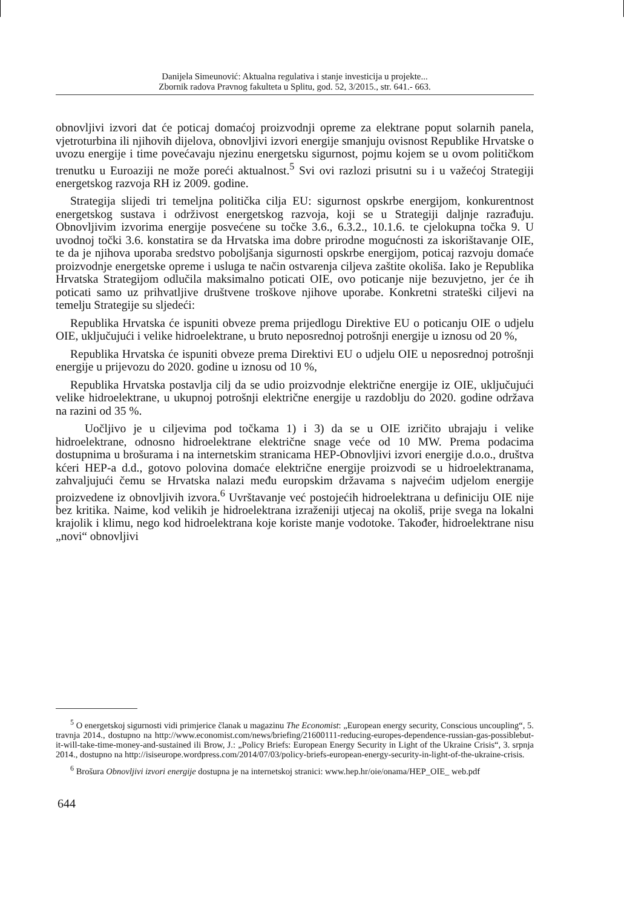Danijela Simeunović: Aktualna regulativa i stanje investicija u projekte...
Zbornik radova Pravnog fakulteta u Splitu, god. 52, 3/2015., str. 641.- 663.
obnovljivi izvori dat će poticaj domaćoj proizvodnji opreme za elektrane poput solarnih panela, vjetroturbina ili njihovih dijelova, obnovljivi izvori energije smanjuju ovisnost Republike Hrvatske o uvozu energije i time povećavaju njezinu energetsku sigurnost, pojmu kojem se u ovom političkom trenutku u Euroaziji ne može poreći aktualnost.<sup>5</sup> Svi ovi razlozi prisutni su i u važećoj Strategiji energetskog razvoja RH iz 2009. godine.
Strategija slijedi tri temeljna politička cilja EU: sigurnost opskrbe energijom, konkurentnost energetskog sustava i održivost energetskog razvoja, koji se u Strategiji daljnje razrađuju. Obnovljivim izvorima energije posvećene su točke 3.6., 6.3.2., 10.1.6. te cjelokupna točka 9. U uvodnoj točki 3.6. konstatira se da Hrvatska ima dobre prirodne mogućnosti za iskorištavanje OIE, te da je njihova uporaba sredstvo poboljšanja sigurnosti opskrbe energijom, poticaj razvoju domaće proizvodnje energetske opreme i usluga te način ostvarenja ciljeva zaštite okoliša. Iako je Republika Hrvatska Strategijom odlučila maksimalno poticati OIE, ovo poticanje nije bezuvjetno, jer će ih poticati samo uz prihvatljive društvene troškove njihove uporabe. Konkretni strateški ciljevi na temelju Strategije su sljedeći:
Republika Hrvatska će ispuniti obveze prema prijedlogu Direktive EU o poticanju OIE o udjelu OIE, uključujući i velike hidroelektrane, u bruto neposrednoj potrošnji energije u iznosu od 20 %,
Republika Hrvatska će ispuniti obveze prema Direktivi EU o udjelu OIE u neposrednoj potrošnji energije u prijevozu do 2020. godine u iznosu od 10 %,
Republika Hrvatska postavlja cilj da se udio proizvodnje električne energije iz OIE, uključujući velike hidroelektrane, u ukupnoj potrošnji električne energije u razdoblju do 2020. godine održava na razini od 35 %.
Uočljivo je u ciljevima pod točkama 1) i 3) da se u OIE izričito ubrajaju i velike hidroelektrane, odnosno hidroelektrane električne snage veće od 10 MW. Prema podacima dostupnima u brošurama i na internetskim stranicama HEP-Obnovljivi izvori energije d.o.o., društva kćeri HEP-a d.d., gotovo polovina domaće električne energije proizvodi se u hidroelektranama, zahvaljujući čemu se Hrvatska nalazi među europskim državama s najvećim udjelom energije proizvedene iz obnovljivih izvora.<sup>6</sup> Uvrštavanje već postojećih hidroelektrana u definiciju OIE nije bez kritika. Naime, kod velikih je hidroelektrana izraženiji utjecaj na okoliš, prije svega na lokalni krajolik i klimu, nego kod hidroelektrana koje koriste manje vodotoke. Također, hidroelektrane nisu „novi“ obnovljivi
<sup>5</sup> O energetskoj sigurnosti vidi primjerice članak u magazinu The Economist: „European energy security, Conscious uncoupling“, 5. travnja 2014., dostupno na http://www.economist.com/news/briefing/21600111-reducing-europes-dependence-russian-gas-possiblebut-it-will-take-time-money-and-sustained ili Brow, J.: „Policy Briefs: European Energy Security in Light of the Ukraine Crisis“, 3. srpnja 2014., dostupno na http://isiseurope.wordpress.com/2014/07/03/policy-briefs-european-energy-security-in-light-of-the-ukraine-crisis.
<sup>6</sup> Brošura Obnovljivi izvori energije dostupna je na internetskoj stranici: www.hep.hr/oie/onama/HEP_OIE_ web.pdf
644